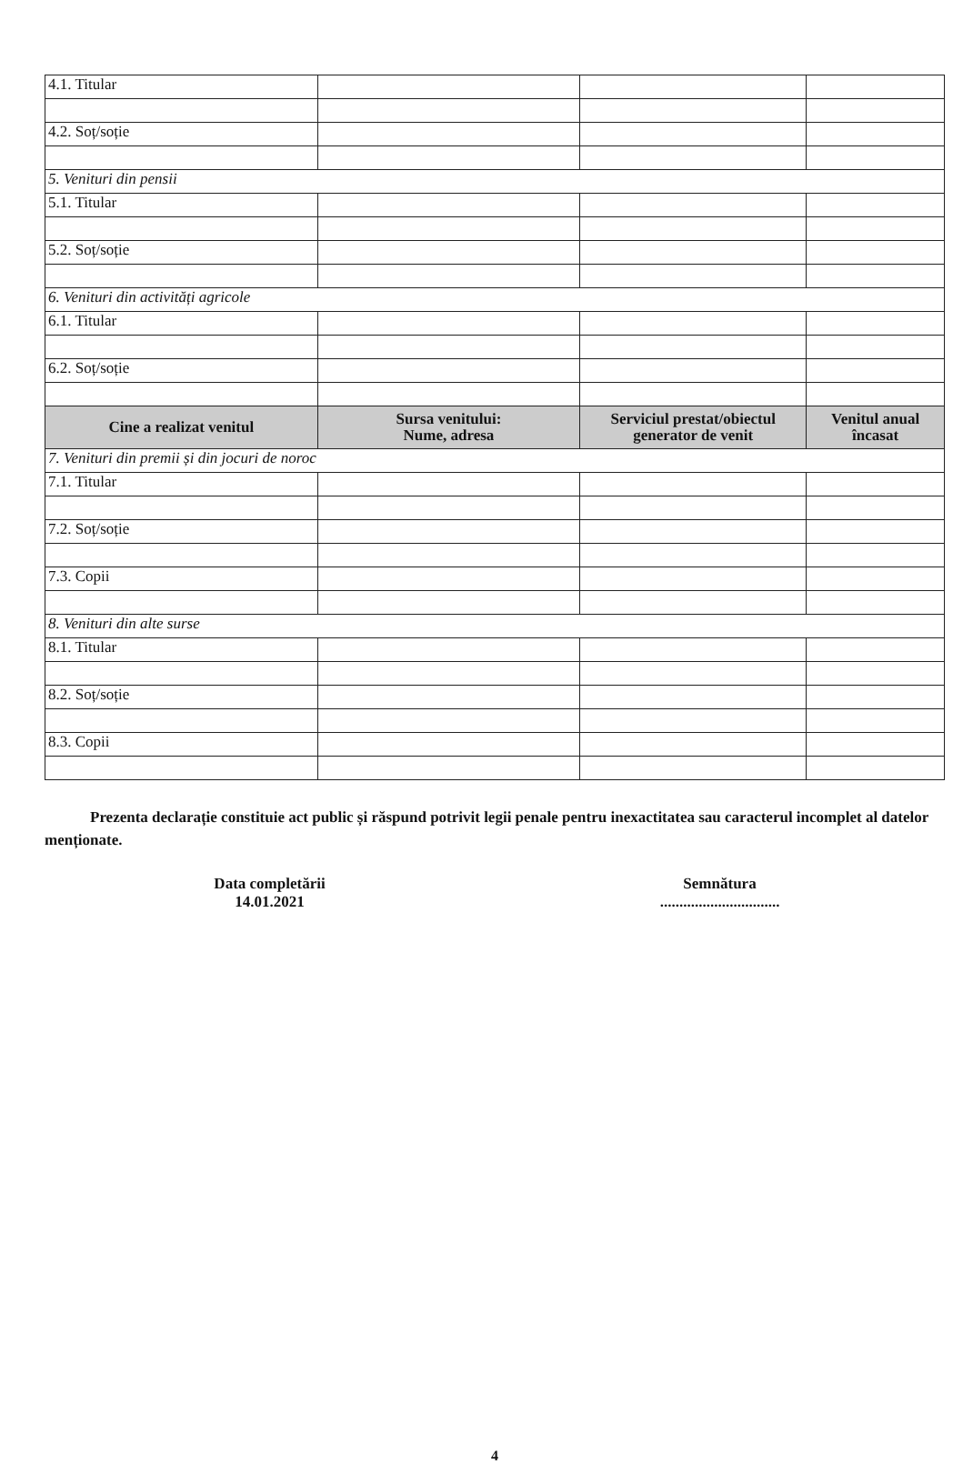| 4.1. Titular | | | |
| 4.2. Soț/soție | | | |
| 5. Venituri din pensii | | | |
| 5.1. Titular | | | |
| 5.2. Soț/soție | | | |
| 6. Venituri din activități agricole | | | |
| 6.1. Titular | | | |
| 6.2. Soț/soție | | | |
| Cine a realizat venitul | Sursa venitului: Nume, adresa | Serviciul prestat/obiectul generator de venit | Venitul anual încasat |
| 7. Venituri din premii și din jocuri de noroc | | | |
| 7.1. Titular | | | |
| 7.2. Soț/soție | | | |
| 7.3. Copii | | | |
| 8. Venituri din alte surse | | | |
| 8.1. Titular | | | |
| 8.2. Soț/soție | | | |
| 8.3. Copii | | | |
Prezenta declarație constituie act public și răspund potrivit legii penale pentru inexactitatea sau caracterul incomplet al datelor menționate.
Data completării
14.01.2021
Semnătura
...............................
4